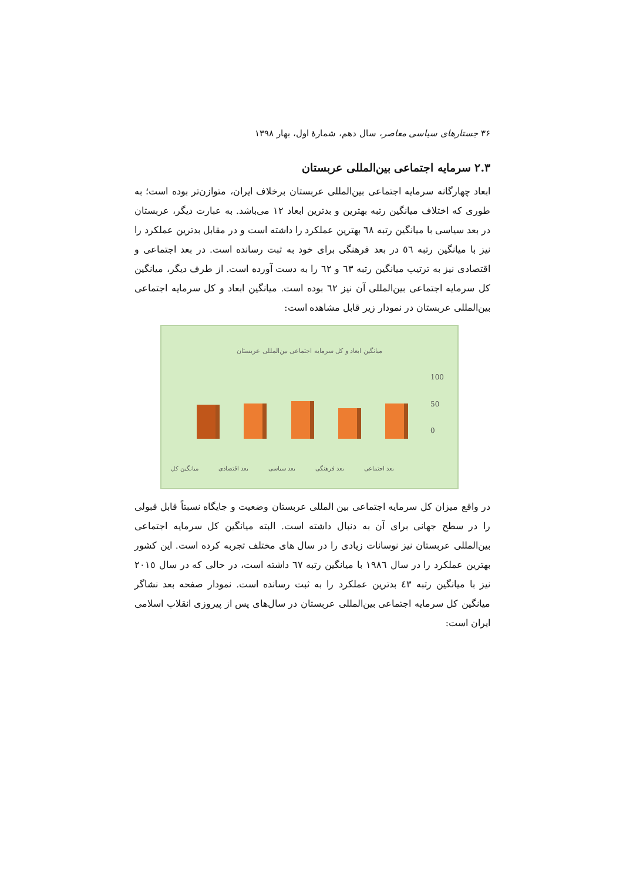۳۶ جستارهای سیاسی معاصر، سال دهم، شمارهٔ اول، بهار ۱۳۹۸
۲.۳ سرمایه اجتماعی بین‌المللی عربستان
ابعاد چهارگانه سرمایه اجتماعی بین‌المللی عربستان برخلاف ایران، متوازن‌تر بوده است؛ به طوری که اختلاف میانگین رتبه بهترین و بدترین ابعاد ۱۲ می‌باشد. به عبارت دیگر، عربستان در بعد سیاسی با میانگین رتبه ٦٨ بهترین عملکرد را داشته است و در مقابل بدترین عملکرد را نیز با میانگین رتبه ٥٦ در بعد فرهنگی برای خود به ثبت رسانده است. در بعد اجتماعی و اقتصادی نیز به ترتیب میانگین رتبه ٦٣ و ٦٢ را به دست آورده است. از طرف دیگر، میانگین کل سرمایه اجتماعی بین‌المللی آن نیز ٦٢ بوده است. میانگین ابعاد و کل سرمایه اجتماعی بین‌المللی عربستان در نمودار زیر قابل مشاهده است:
میانگین ابعاد و کل سرمایه اجتماعی بین‌المللی عربستان
100
50
0
میانگین کل بعد اقتصادی بعد سیاسی بعد فرهنگی بعد اجتماعی
در واقع میزان کل سرمایه اجتماعی بین المللی عربستان وضعیت و جایگاه نسبتاً قابل قبولی را در سطح جهانی برای آن به دنبال داشته است. البته میانگین کل سرمایه اجتماعی بین‌المللی عربستان نیز نوسانات زیادی را در سال های مختلف تجربه کرده است. این کشور بهترین عملکرد را در سال ١٩٨٦ با میانگین رتبه ٦٧ داشته است، در حالی که در سال ٢٠١٥ نیز با میانگین رتبه ٤٣ بدترین عملکرد را به ثبت رسانده است. نمودار صفحه بعد نشاگر میانگین کل سرمایه اجتماعی بین‌المللی عربستان در سال‌های پس از پیروزی انقلاب اسلامی ایران است: